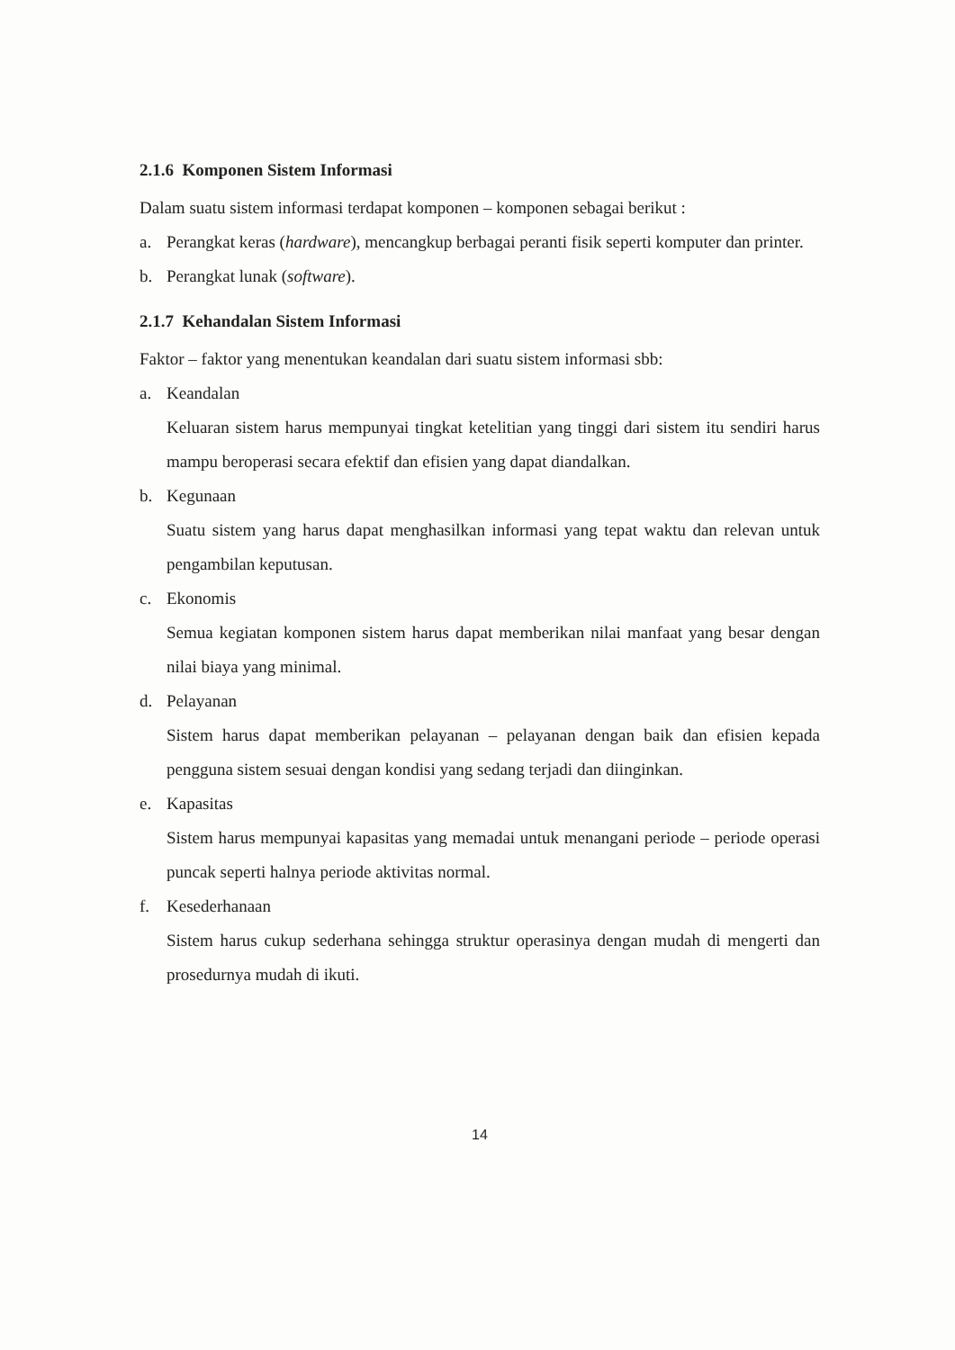2.1.6 Komponen Sistem Informasi
Dalam suatu sistem informasi terdapat komponen – komponen sebagai berikut :
a. Perangkat keras (hardware), mencangkup berbagai peranti fisik seperti komputer dan printer.
b. Perangkat lunak (software).
2.1.7 Kehandalan Sistem Informasi
Faktor – faktor yang menentukan keandalan dari suatu sistem informasi sbb:
a. Keandalan
Keluaran sistem harus mempunyai tingkat ketelitian yang tinggi dari sistem itu sendiri harus mampu beroperasi secara efektif dan efisien yang dapat diandalkan.
b. Kegunaan
Suatu sistem yang harus dapat menghasilkan informasi yang tepat waktu dan relevan untuk pengambilan keputusan.
c. Ekonomis
Semua kegiatan komponen sistem harus dapat memberikan nilai manfaat yang besar dengan nilai biaya yang minimal.
d. Pelayanan
Sistem harus dapat memberikan pelayanan – pelayanan dengan baik dan efisien kepada pengguna sistem sesuai dengan kondisi yang sedang terjadi dan diinginkan.
e. Kapasitas
Sistem harus mempunyai kapasitas yang memadai untuk menangani periode – periode operasi puncak seperti halnya periode aktivitas normal.
f. Kesederhanaan
Sistem harus cukup sederhana sehingga struktur operasinya dengan mudah di mengerti dan prosedurnya mudah di ikuti.
14